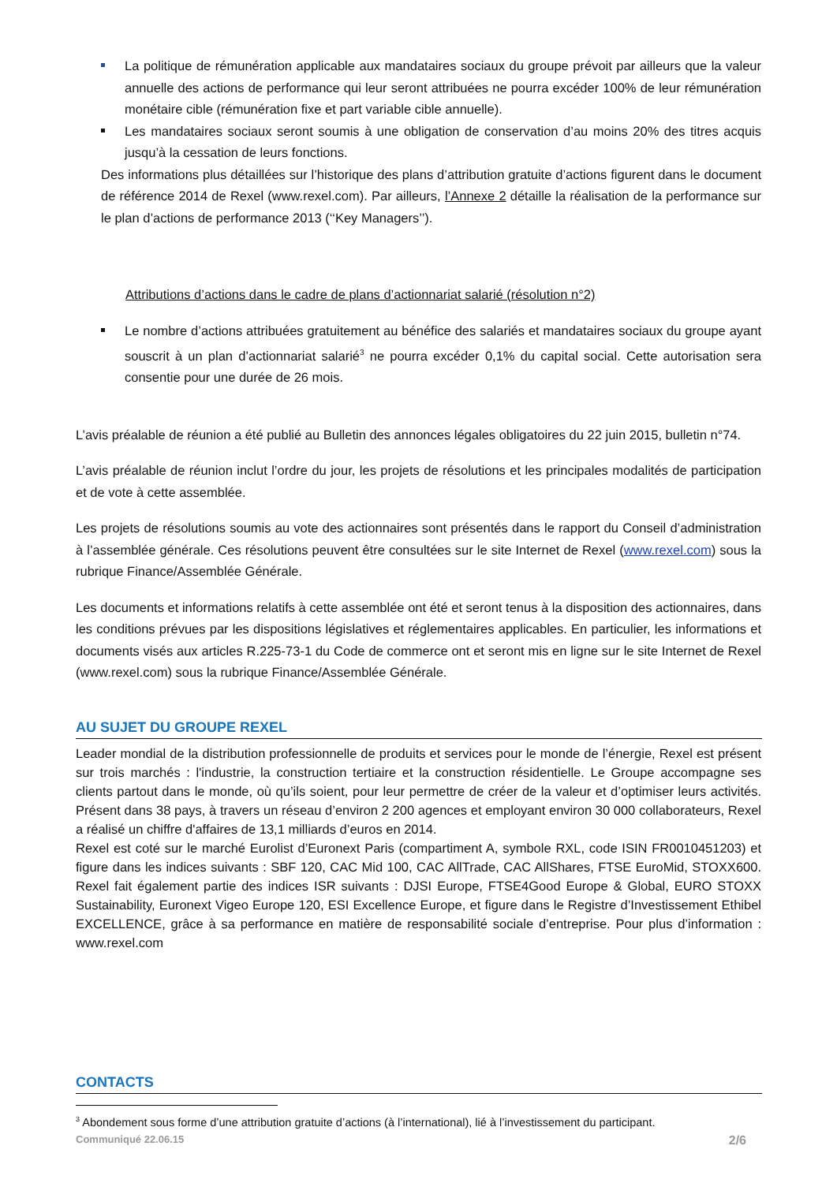La politique de rémunération applicable aux mandataires sociaux du groupe prévoit par ailleurs que la valeur annuelle des actions de performance qui leur seront attribuées ne pourra excéder 100% de leur rémunération monétaire cible (rémunération fixe et part variable cible annuelle).
Les mandataires sociaux seront soumis à une obligation de conservation d’au moins 20% des titres acquis jusqu’à la cessation de leurs fonctions.
Des informations plus détaillées sur l’historique des plans d’attribution gratuite d’actions figurent dans le document de référence 2014 de Rexel (www.rexel.com). Par ailleurs, l’Annexe 2 détaille la réalisation de la performance sur le plan d’actions de performance 2013 (‘‘Key Managers’’).
Attributions d’actions dans le cadre de plans d’actionnariat salarié (résolution n°2)
Le nombre d’actions attribuées gratuitement au bénéfice des salariés et mandataires sociaux du groupe ayant souscrit à un plan d’actionnariat salarié<sup>3</sup> ne pourra excéder 0,1% du capital social. Cette autorisation sera consentie pour une durée de 26 mois.
L’avis préalable de réunion a été publié au Bulletin des annonces légales obligatoires du 22 juin 2015, bulletin n°74.
L’avis préalable de réunion inclut l’ordre du jour, les projets de résolutions et les principales modalités de participation et de vote à cette assemblée.
Les projets de résolutions soumis au vote des actionnaires sont présentés dans le rapport du Conseil d’administration à l’assemblée générale. Ces résolutions peuvent être consultées sur le site Internet de Rexel (www.rexel.com) sous la rubrique Finance/Assemblée Générale.
Les documents et informations relatifs à cette assemblée ont été et seront tenus à la disposition des actionnaires, dans les conditions prévues par les dispositions législatives et réglementaires applicables. En particulier, les informations et documents visés aux articles R.225-73-1 du Code de commerce ont et seront mis en ligne sur le site Internet de Rexel (www.rexel.com) sous la rubrique Finance/Assemblée Générale.
AU SUJET DU GROUPE REXEL
Leader mondial de la distribution professionnelle de produits et services pour le monde de l’énergie, Rexel est présent sur trois marchés : l'industrie, la construction tertiaire et la construction résidentielle. Le Groupe accompagne ses clients partout dans le monde, où qu’ils soient, pour leur permettre de créer de la valeur et d’optimiser leurs activités. Présent dans 38 pays, à travers un réseau d’environ 2 200 agences et employant environ 30 000 collaborateurs, Rexel a réalisé un chiffre d'affaires de 13,1 milliards d’euros en 2014.
Rexel est coté sur le marché Eurolist d’Euronext Paris (compartiment A, symbole RXL, code ISIN FR0010451203) et figure dans les indices suivants : SBF 120, CAC Mid 100, CAC AllTrade, CAC AllShares, FTSE EuroMid, STOXX600. Rexel fait également partie des indices ISR suivants : DJSI Europe, FTSE4Good Europe & Global, EURO STOXX Sustainability, Euronext Vigeo Europe 120, ESI Excellence Europe, et figure dans le Registre d’Investissement Ethibel EXCELLENCE, grâce à sa performance en matière de responsabilité sociale d’entreprise. Pour plus d’information : www.rexel.com
CONTACTS
<sup>3</sup> Abondement sous forme d’une attribution gratuite d’actions (à l’international), lié à l’investissement du participant.
Communiqué 22.06.15 2/6